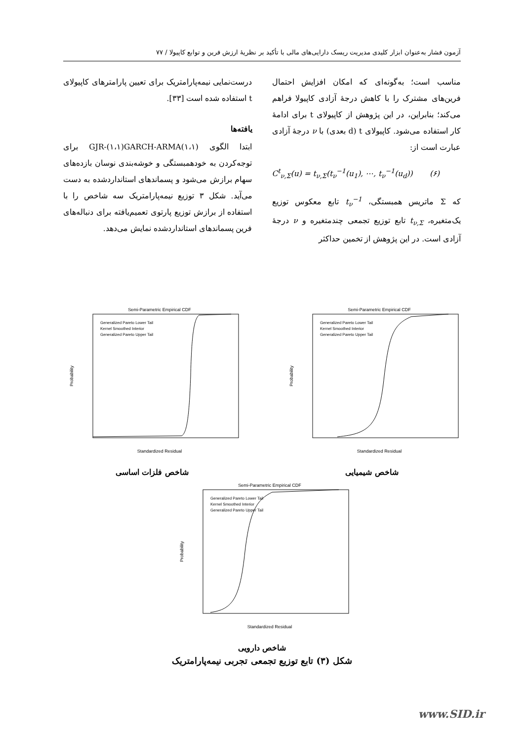آزمون فشار به‌عنوان ابزار کلیدی مدیریت ریسک دارایی‌های مالی با تأکید بر نظریهٔ ارزش فرین و توابع کاپیولا / ۷۷
مناسب است؛ به‌گونه‌ای که امکان افزایش احتمال فرین‌های مشترک را با کاهش درجهٔ آزادی کاپیولا فراهم می‌کند؛ بنابراین، در این پژوهش از کاپیولای t برای ادامهٔ کار استفاده می‌شود. کاپیولای t (d بعدی) با ν درجهٔ آزادی عبارت است از:
C<sup>t</sup><sub>ν,Σ</sub>(u) = t<sub>ν,Σ</sub>(t<sub>ν</sub><sup>−1</sup>(u<sub>1</sub>), ⋯, t<sub>ν</sub><sup>−1</sup>(u<sub>d</sub>)) (۶)
که Σ ماتریس همبستگی، t<sub>ν</sub><sup>−1</sup> تابع معکوس توزیع یک‌متغیره، t<sub>ν,Σ</sub> تابع توزیع تجمعی چندمتغیره و ν درجهٔ آزادی است. در این پژوهش از تخمین حداکثر
درست‌نمایی نیمه‌پارامتریک برای تعیین پارامترهای کاپیولای t استفاده شده است [۳۳].
یافته‌ها
ابتدا الگوی GJR-(۱،۱)GARCH-ARMA(۱،۱) برای توجه‌کردن به خودهمبستگی و خوشه‌بندی نوسان بازده‌های سهام برازش می‌شود و پسماندهای استانداردشده به دست می‌آید. شکل ۳ توزیع نیمه‌پارامتریک سه شاخص را با استفاده از برازش توزیع پارتوی تعمیم‌یافته برای دنباله‌های فرین پسماندهای استانداردشده نمایش می‌دهد.
Semi-Parametric Empirical CDF
Standardized Residual
Probability
Generalized Pareto Lower Tail
Kernel Smoothed Interior
Generalized Pareto Upper Tail
شاخص فلزات اساسی
Semi-Parametric Empirical CDF
Standardized Residual
Probability
Generalized Pareto Lower Tail
Kernel Smoothed Interior
Generalized Pareto Upper Tail
شاخص شیمیایی
Semi-Parametric Empirical CDF
Standardized Residual
Probability
Generalized Pareto Lower Tail
Kernel Smoothed Interior
Generalized Pareto Upper Tail
شاخص دارویی
شکل (۳) تابع توزیع تجمعی تجربی نیمه‌پارامتریک
www.SID.ir